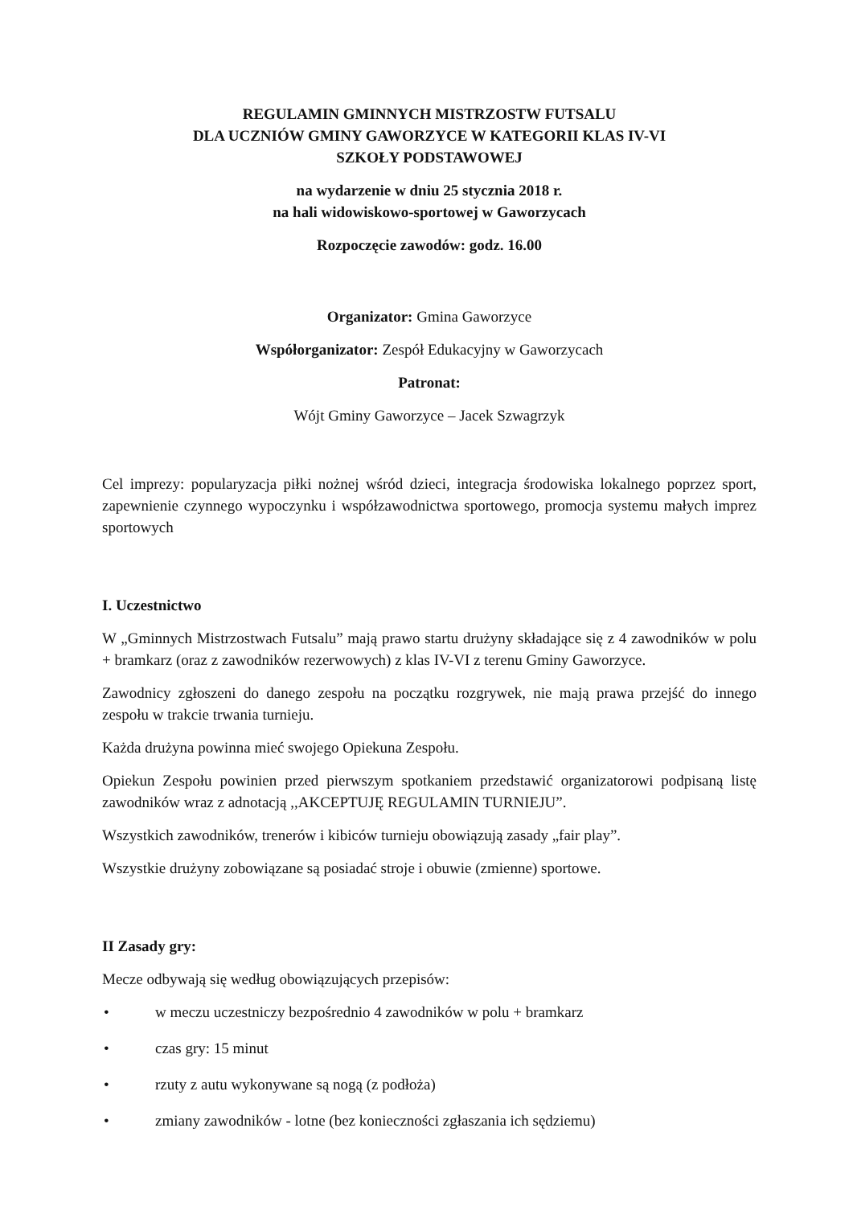REGULAMIN GMINNYCH MISTRZOSTW FUTSALU
DLA UCZNIÓW GMINY GAWORZYCE W KATEGORII KLAS IV-VI
SZKOŁY PODSTAWOWEJ
na wydarzenie w dniu 25 stycznia 2018 r.
na hali widowiskowo-sportowej w Gaworzycach
Rozpoczęcie zawodów: godz. 16.00
Organizator: Gmina Gaworzyce
Współorganizator: Zespół Edukacyjny w Gaworzycach
Patronat:
Wójt Gminy Gaworzyce – Jacek Szwagrzyk
Cel imprezy: popularyzacja piłki nożnej wśród dzieci, integracja środowiska lokalnego poprzez sport, zapewnienie czynnego wypoczynku i współzawodnictwa sportowego, promocja systemu małych imprez sportowych
I. Uczestnictwo
W „Gminnych Mistrzostwach Futsalu” mają prawo startu drużyny składające się z 4 zawodników w polu + bramkarz (oraz z zawodników rezerwowych) z klas IV-VI z terenu Gminy Gaworzyce.
Zawodnicy zgłoszeni do danego zespołu na początku rozgrywek, nie mają prawa przejść do innego zespołu w trakcie trwania turnieju.
Każda drużyna powinna mieć swojego Opiekuna Zespołu.
Opiekun Zespołu powinien przed pierwszym spotkaniem przedstawić organizatorowi podpisaną listę zawodników wraz z adnotacją ,,AKCEPTUJĘ REGULAMIN TURNIEJU”.
Wszystkich zawodników, trenerów i kibiców turnieju obowiązują zasady „fair play”.
Wszystkie drużyny zobowiązane są posiadać stroje i obuwie (zmienne) sportowe.
II Zasady gry:
Mecze odbywają się według obowiązujących przepisów:
• w meczu uczestniczy bezpośrednio 4 zawodników w polu + bramkarz
• czas gry: 15 minut
• rzuty z autu wykonywane są nogą (z podłoża)
• zmiany zawodników - lotne (bez konieczności zgłaszania ich sędziemu)